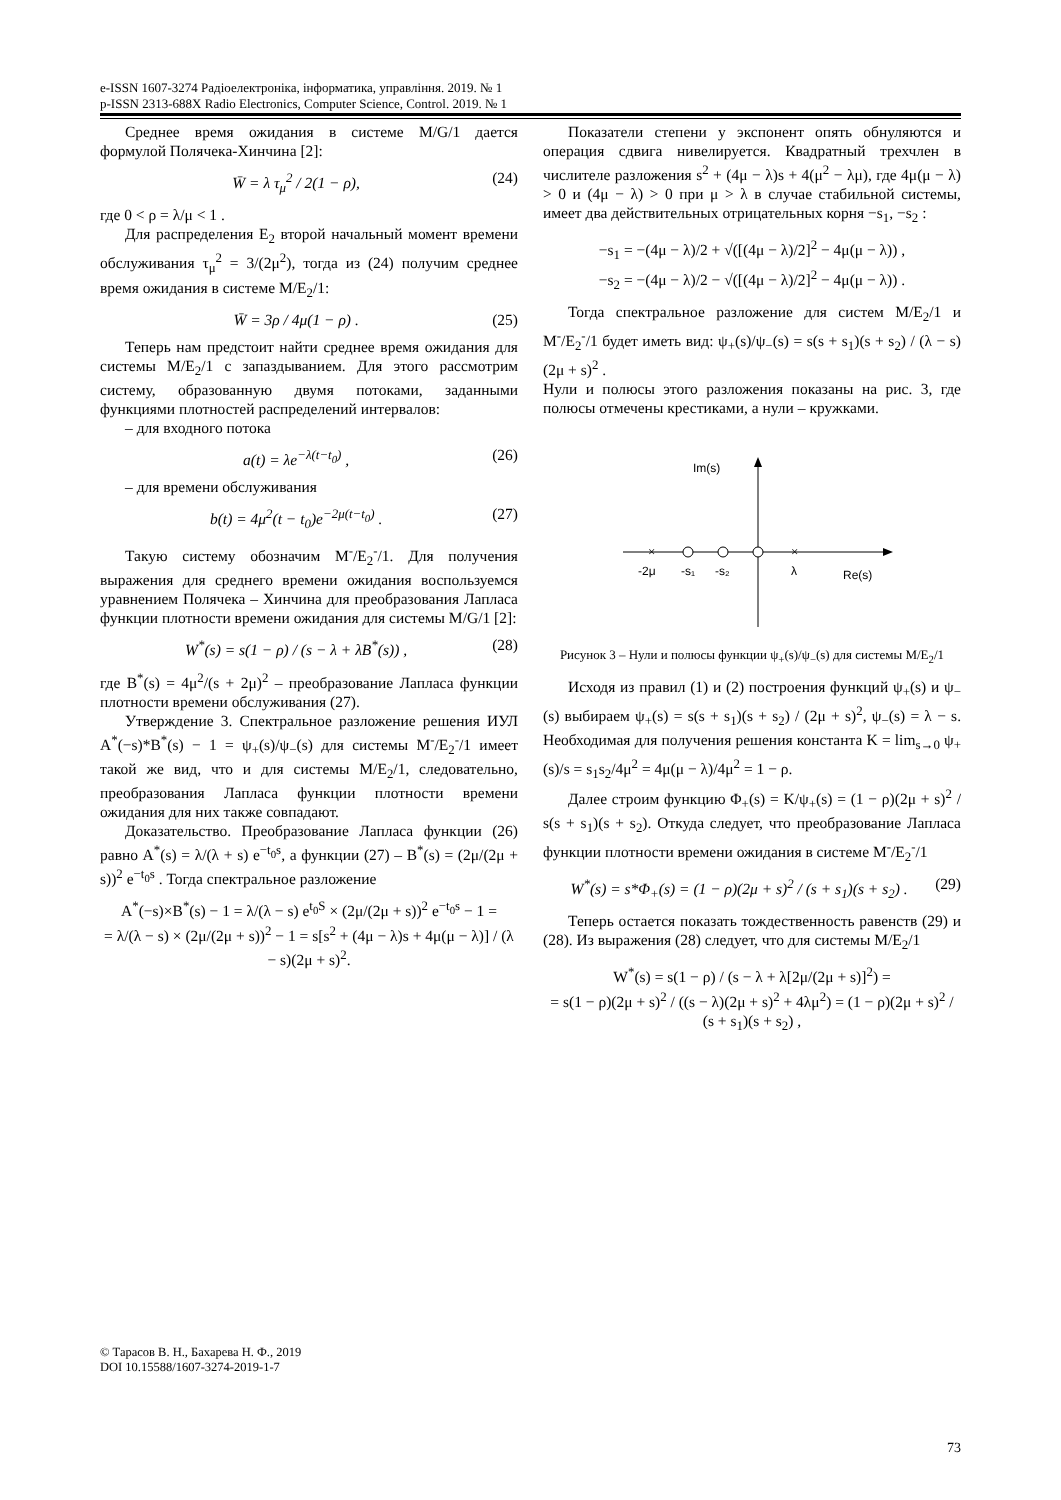e-ISSN 1607-3274 Радіоелектроніка, інформатика, управління. 2019. № 1
p-ISSN 2313-688X Radio Electronics, Computer Science, Control. 2019. № 1
Среднее время ожидания в системе M/G/1 дается формулой Полячека-Хинчина [2]:
W̄ = λ τ<sub>μ</sub><sup>2</sup> / 2(1 − ρ), (24)
где 0 < ρ = λ/μ < 1 .
Для распределения E<sub>2</sub> второй начальный момент времени обслуживания τ<sub>μ</sub><sup>2</sup> = 3/(2μ<sup>2</sup>), тогда из (24) получим среднее время ожидания в системе M/E<sub>2</sub>/1:
W̄ = 3ρ / 4μ(1 − ρ) . (25)
Теперь нам предстоит найти среднее время ожидания для системы M/E<sub>2</sub>/1 с запаздыванием. Для этого рассмотрим систему, образованную двумя потоками, заданными функциями плотностей распределений интервалов:
– для входного потока
a(t) = λe<sup>−λ(t−t<sub>0</sub>)</sup> , (26)
– для времени обслуживания
b(t) = 4μ<sup>2</sup>(t − t<sub>0</sub>)e<sup>−2μ(t−t<sub>0</sub>)</sup> . (27)
Такую систему обозначим M<sup>-</sup>/E<sub>2</sub><sup>-</sup>/1. Для получения выражения для среднего времени ожидания воспользуемся уравнением Полячека – Хинчина для преобразования Лапласа функции плотности времени ожидания для системы M/G/1 [2]:
W<sup>*</sup>(s) = s(1 − ρ) / (s − λ + λB<sup>*</sup>(s)) , (28)
где B<sup>*</sup>(s) = 4μ<sup>2</sup>/(s + 2μ)<sup>2</sup> – преобразование Лапласа функции плотности времени обслуживания (27).
Утверждение 3. Спектральное разложение решения ИУЛ A<sup>*</sup>(−s)*B<sup>*</sup>(s) − 1 = ψ<sub>+</sub>(s)/ψ<sub>−</sub>(s) для системы M<sup>-</sup>/E<sub>2</sub><sup>-</sup>/1 имеет такой же вид, что и для системы M/E<sub>2</sub>/1, следовательно, преобразования Лапласа функции плотности времени ожидания для них также совпадают.
Доказательство. Преобразование Лапласа функции (26) равно A<sup>*</sup>(s) = λ/(λ + s) e<sup>−t<sub>0</sub>s</sup>, а функции (27) – B<sup>*</sup>(s) = (2μ/(2μ + s))<sup>2</sup> e<sup>−t<sub>0</sub>s</sup> . Тогда спектральное разложение
A<sup>*</sup>(−s)×B<sup>*</sup>(s) − 1 = λ/(λ − s) e<sup>t<sub>0</sub>S</sup> × (2μ/(2μ + s))<sup>2</sup> e<sup>−t<sub>0</sub>s</sup> − 1 =
= λ/(λ − s) × (2μ/(2μ + s))<sup>2</sup> − 1 = s[s<sup>2</sup> + (4μ − λ)s + 4μ(μ − λ)] / (λ − s)(2μ + s)<sup>2</sup>.
Показатели степени у экспонент опять обнуляются и операция сдвига нивелируется. Квадратный трехчлен в числителе разложения s<sup>2</sup> + (4μ − λ)s + 4(μ<sup>2</sup> − λμ), где 4μ(μ − λ) > 0 и (4μ − λ) > 0 при μ > λ в случае стабильной системы, имеет два действительных отрицательных корня −s<sub>1</sub>, −s<sub>2</sub> :
−s<sub>1</sub> = −(4μ − λ)/2 + √([(4μ − λ)/2]<sup>2</sup> − 4μ(μ − λ)) ,
−s<sub>2</sub> = −(4μ − λ)/2 − √([(4μ − λ)/2]<sup>2</sup> − 4μ(μ − λ)) .
Тогда спектральное разложение для систем M/E<sub>2</sub>/1 и M<sup>-</sup>/E<sub>2</sub><sup>-</sup>/1 будет иметь вид: ψ<sub>+</sub>(s)/ψ<sub>−</sub>(s) = s(s + s<sub>1</sub>)(s + s<sub>2</sub>) / (λ − s)(2μ + s)<sup>2</sup> .
Нули и полюсы этого разложения показаны на рис. 3, где полюсы отмечены крестиками, а нули – кружками.
Im(s)
Re(s)
×
×
-2μ
-s₁
-s₂
λ
Рисунок 3 – Нули и полюсы функции ψ<sub>+</sub>(s)/ψ<sub>−</sub>(s) для системы M/E<sub>2</sub>/1
Исходя из правил (1) и (2) построения функций ψ<sub>+</sub>(s) и ψ<sub>−</sub>(s) выбираем ψ<sub>+</sub>(s) = s(s + s<sub>1</sub>)(s + s<sub>2</sub>) / (2μ + s)<sup>2</sup>, ψ<sub>−</sub>(s) = λ − s. Необходимая для получения решения константа K = lim<sub>s→0</sub> ψ<sub>+</sub>(s)/s = s<sub>1</sub>s<sub>2</sub>/4μ<sup>2</sup> = 4μ(μ − λ)/4μ<sup>2</sup> = 1 − ρ.
Далее строим функцию Φ<sub>+</sub>(s) = K/ψ<sub>+</sub>(s) = (1 − ρ)(2μ + s)<sup>2</sup> / s(s + s<sub>1</sub>)(s + s<sub>2</sub>). Откуда следует, что преобразование Лапласа функции плотности времени ожидания в системе M<sup>-</sup>/E<sub>2</sub><sup>-</sup>/1
W<sup>*</sup>(s) = s*Φ<sub>+</sub>(s) = (1 − ρ)(2μ + s)<sup>2</sup> / (s + s<sub>1</sub>)(s + s<sub>2</sub>) . (29)
Теперь остается показать тождественность равенств (29) и (28). Из выражения (28) следует, что для системы M/E<sub>2</sub>/1
W<sup>*</sup>(s) = s(1 − ρ) / (s − λ + λ[2μ/(2μ + s)]<sup>2</sup>) =
= s(1 − ρ)(2μ + s)<sup>2</sup> / ((s − λ)(2μ + s)<sup>2</sup> + 4λμ<sup>2</sup>) = (1 − ρ)(2μ + s)<sup>2</sup> / (s + s<sub>1</sub>)(s + s<sub>2</sub>) ,
© Тарасов В. Н., Бахарева Н. Ф., 2019
DOI 10.15588/1607-3274-2019-1-7
73